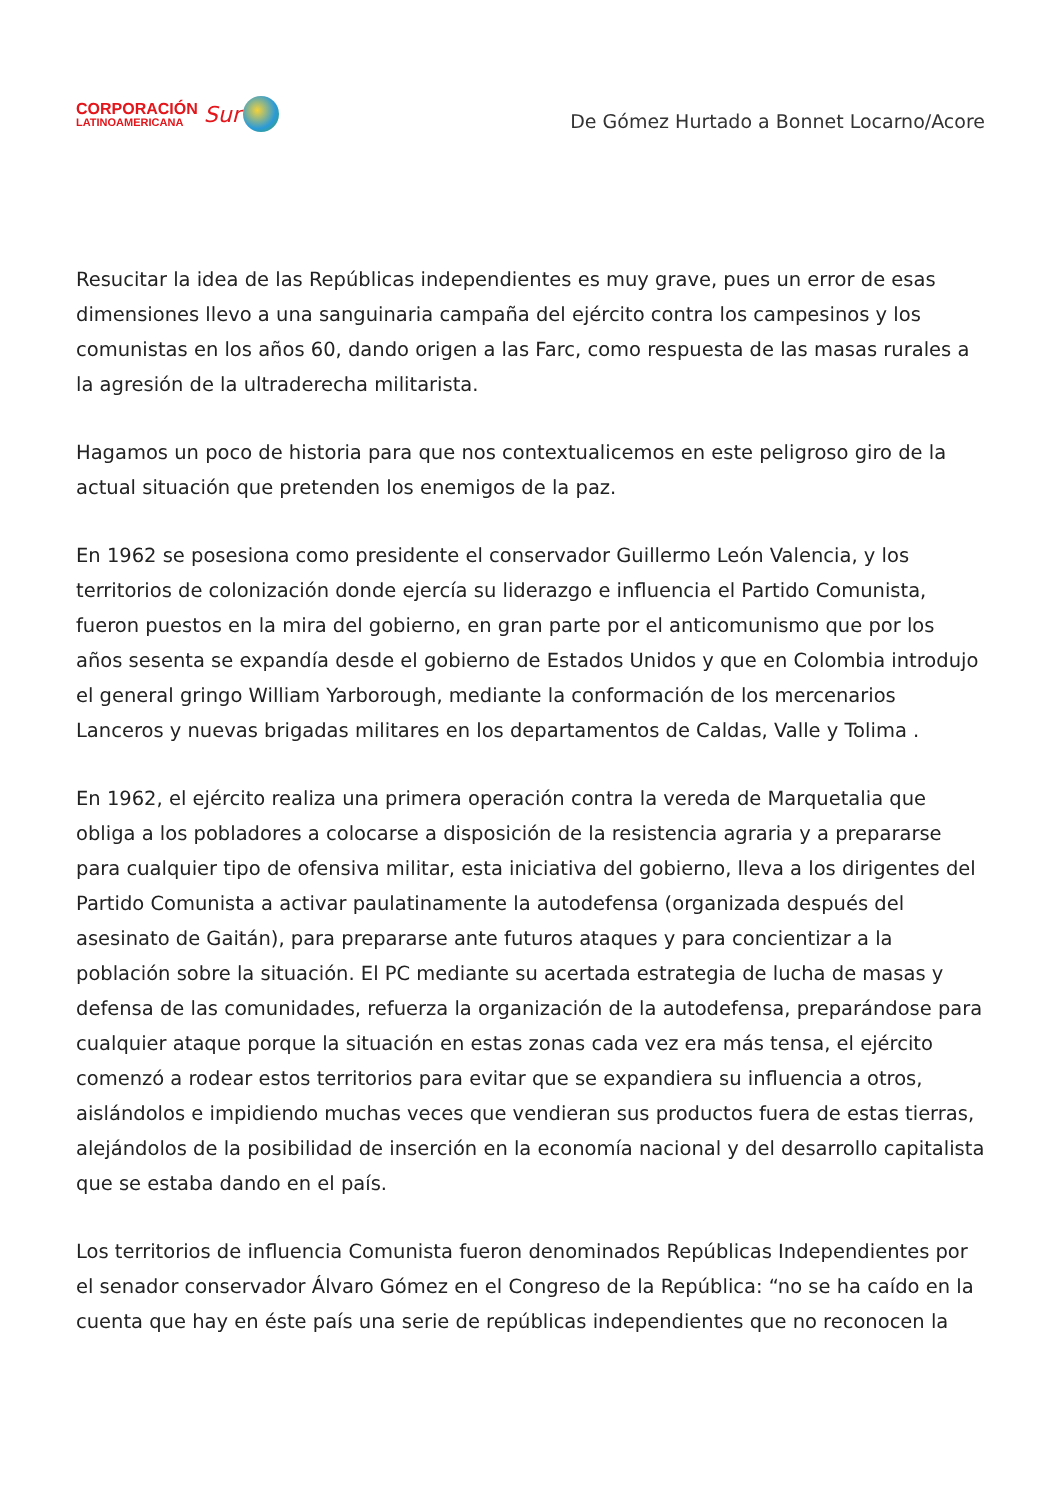CORPORACIÓN
LATINOAMERICANA
Sur
De Gómez Hurtado a Bonnet Locarno/Acore
Resucitar la idea de las Repúblicas independientes es muy grave, pues un error de esas dimensiones llevo a una sanguinaria campaña del ejército contra los campesinos y los comunistas en los años 60, dando origen a las Farc, como respuesta de las masas rurales a la agresión de la ultraderecha militarista.
Hagamos un poco de historia para que nos contextualicemos en este peligroso giro de la actual situación que pretenden los enemigos de la paz.
En 1962 se posesiona como presidente el conservador Guillermo León Valencia, y los territorios de colonización donde ejercía su liderazgo e influencia el Partido Comunista, fueron puestos en la mira del gobierno, en gran parte por el anticomunismo que por los años sesenta se expandía desde el gobierno de Estados Unidos y que en Colombia introdujo el general gringo William Yarborough, mediante la conformación de los mercenarios Lanceros y nuevas brigadas militares en los departamentos de Caldas, Valle y Tolima .
En 1962, el ejército realiza una primera operación contra la vereda de Marquetalia que obliga a los pobladores a colocarse a disposición de la resistencia agraria y a prepararse para cualquier tipo de ofensiva militar, esta iniciativa del gobierno, lleva a los dirigentes del Partido Comunista a activar paulatinamente la autodefensa (organizada después del asesinato de Gaitán), para prepararse ante futuros ataques y para concientizar a la población sobre la situación. El PC mediante su acertada estrategia de lucha de masas y defensa de las comunidades, refuerza la organización de la autodefensa, preparándose para cualquier ataque porque la situación en estas zonas cada vez era más tensa, el ejército comenzó a rodear estos territorios para evitar que se expandiera su influencia a otros, aislándolos e impidiendo muchas veces que vendieran sus productos fuera de estas tierras, alejándolos de la posibilidad de inserción en la economía nacional y del desarrollo capitalista que se estaba dando en el país.
Los territorios de influencia Comunista fueron denominados Repúblicas Independientes por el senador conservador Álvaro Gómez en el Congreso de la República: “no se ha caído en la cuenta que hay en éste país una serie de repúblicas independientes que no reconocen la